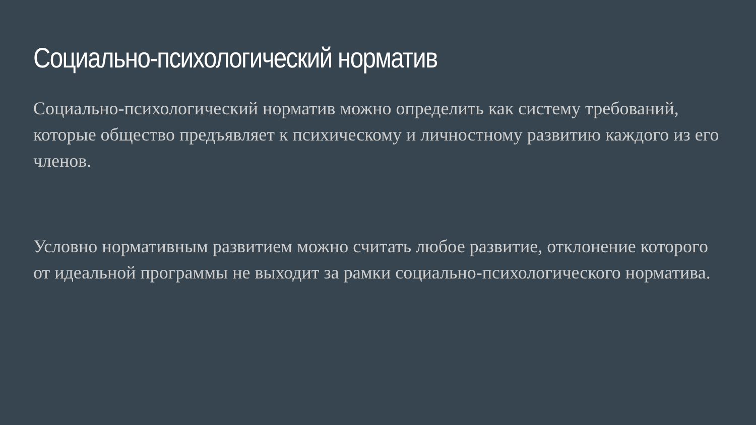Социально-психологический норматив
Социально-психологический норматив можно определить как систему требований, которые общество предъявляет к психическому и личностному развитию каждого из его членов.
Условно нормативным развитием можно считать любое развитие, отклонение которого от идеальной программы не выходит за рамки социально-психологического норматива.